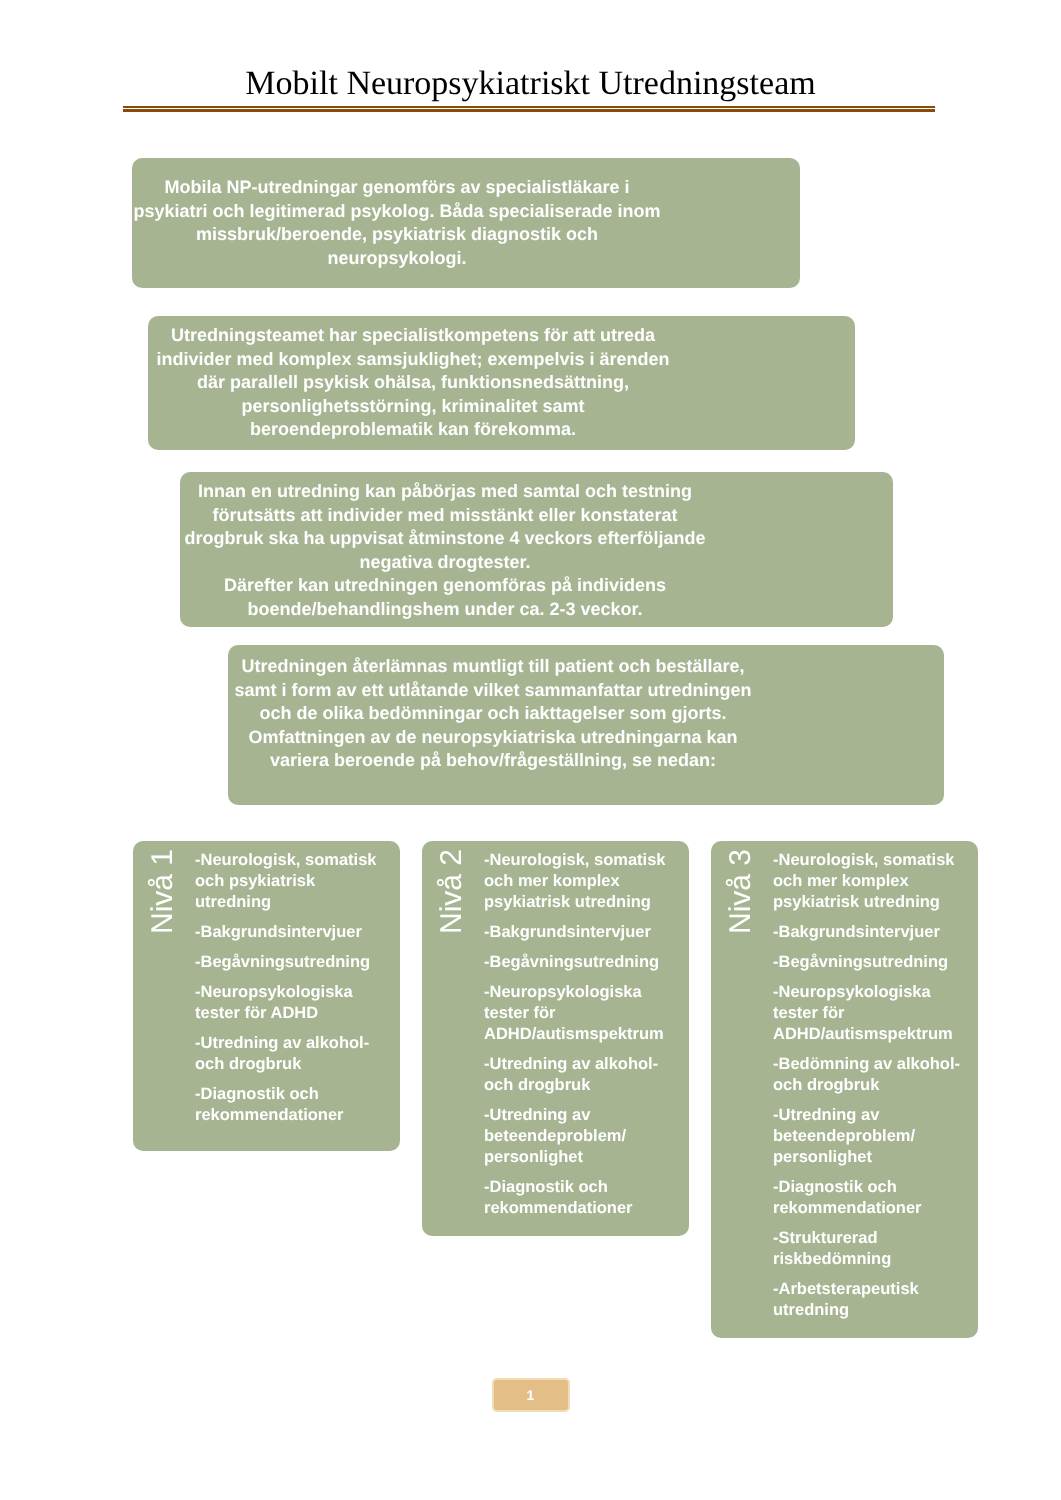Mobilt Neuropsykiatriskt Utredningsteam
Mobila NP-utredningar genomförs av specialistläkare i psykiatri och legitimerad psykolog. Båda specialiserade inom missbruk/beroende, psykiatrisk diagnostik och neuropsykologi.
Utredningsteamet har specialistkompetens för att utreda individer med komplex samsjuklighet; exempelvis i ärenden där parallell psykisk ohälsa, funktionsnedsättning, personlighetsstörning, kriminalitet samt beroendeproblematik kan förekomma.
Innan en utredning kan påbörjas med samtal och testning förutsätts att individer med misstänkt eller konstaterat drogbruk ska ha uppvisat åtminstone 4 veckors efterföljande negativa drogtester.
Därefter kan utredningen genomföras på individens boende/behandlingshem under ca. 2-3 veckor.
Utredningen återlämnas muntligt till patient och beställare, samt i form av ett utlåtande vilket sammanfattar utredningen och de olika bedömningar och iakttagelser som gjorts. Omfattningen av de neuropsykiatriska utredningarna kan variera beroende på behov/frågeställning, se nedan:
Nivå 1
-Neurologisk, somatisk och psykiatrisk utredning
-Bakgrundsintervjuer
-Begåvningsutredning
-Neuropsykologiska tester för ADHD
-Utredning av alkohol- och drogbruk
-Diagnostik och rekommendationer
Nivå 2
-Neurologisk, somatisk och mer komplex psykiatrisk utredning
-Bakgrundsintervjuer
-Begåvningsutredning
-Neuropsykologiska tester för ADHD/autismspektrum
-Utredning av alkohol- och drogbruk
-Utredning av beteendeproblem/ personlighet
-Diagnostik och rekommendationer
Nivå 3
-Neurologisk, somatisk och mer komplex psykiatrisk utredning
-Bakgrundsintervjuer
-Begåvningsutredning
-Neuropsykologiska tester för ADHD/autismspektrum
-Bedömning av alkohol- och drogbruk
-Utredning av beteendeproblem/ personlighet
-Diagnostik och rekommendationer
-Strukturerad riskbedömning
-Arbetsterapeutisk utredning
1